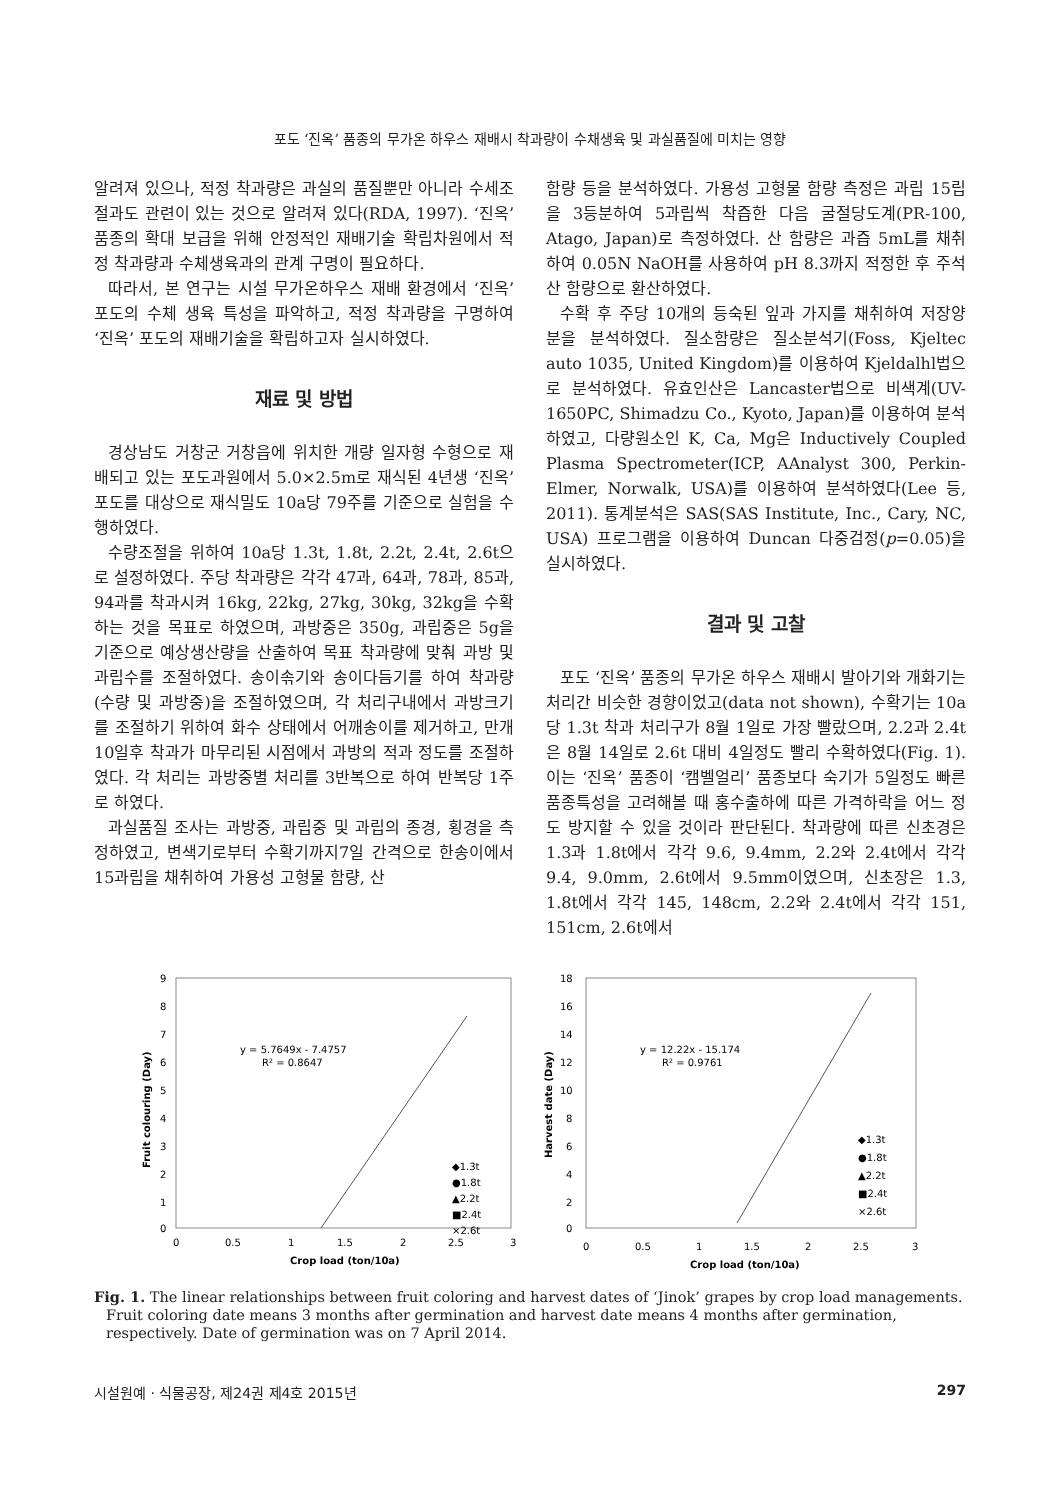포도 ‘진옥’ 품종의 무가온 하우스 재배시 착과량이 수채생육 및 과실품질에 미치는 영향
알려져 있으나, 적정 착과량은 과실의 품질뿐만 아니라 수세조절과도 관련이 있는 것으로 알려져 있다(RDA, 1997). ‘진옥’ 품종의 확대 보급을 위해 안정적인 재배기술 확립차원에서 적정 착과량과 수체생육과의 관계 구명이 필요하다.
따라서, 본 연구는 시설 무가온하우스 재배 환경에서 ‘진옥’ 포도의 수체 생육 특성을 파악하고, 적정 착과량을 구명하여 ‘진옥’ 포도의 재배기술을 확립하고자 실시하였다.
재료 및 방법
경상남도 거창군 거창읍에 위치한 개량 일자형 수형으로 재배되고 있는 포도과원에서 5.0×2.5m로 재식된 4년생 ‘진옥’ 포도를 대상으로 재식밀도 10a당 79주를 기준으로 실험을 수행하였다.
수량조절을 위하여 10a당 1.3t, 1.8t, 2.2t, 2.4t, 2.6t으로 설정하였다. 주당 착과량은 각각 47과, 64과, 78과, 85과, 94과를 착과시켜 16kg, 22kg, 27kg, 30kg, 32kg을 수확하는 것을 목표로 하였으며, 과방중은 350g, 과립중은 5g을 기준으로 예상생산량을 산출하여 목표 착과량에 맞춰 과방 및 과립수를 조절하였다. 송이솎기와 송이다듬기를 하여 착과량(수량 및 과방중)을 조절하였으며, 각 처리구내에서 과방크기를 조절하기 위하여 화수 상태에서 어깨송이를 제거하고, 만개 10일후 착과가 마무리된 시점에서 과방의 적과 정도를 조절하였다. 각 처리는 과방중별 처리를 3반복으로 하여 반복당 1주로 하였다.
과실품질 조사는 과방중, 과립중 및 과립의 종경, 횡경을 측정하였고, 변색기로부터 수확기까지7일 간격으로 한송이에서 15과립을 채취하여 가용성 고형물 함량, 산
함량 등을 분석하였다. 가용성 고형물 함량 측정은 과립 15립을 3등분하여 5과립씩 착즙한 다음 굴절당도계(PR-100, Atago, Japan)로 측정하였다. 산 함량은 과즙 5mL를 채취하여 0.05N NaOH를 사용하여 pH 8.3까지 적정한 후 주석산 함량으로 환산하였다.
수확 후 주당 10개의 등숙된 잎과 가지를 채취하여 저장양분을 분석하였다. 질소함량은 질소분석기(Foss, Kjeltec auto 1035, United Kingdom)를 이용하여 Kjeldalhl법으로 분석하였다. 유효인산은 Lancaster법으로 비색계(UV-1650PC, Shimadzu Co., Kyoto, Japan)를 이용하여 분석하였고, 다량원소인 K, Ca, Mg은 Inductively Coupled Plasma Spectrometer(ICP, AAnalyst 300, Perkin-Elmer, Norwalk, USA)를 이용하여 분석하였다(Lee 등, 2011). 통계분석은 SAS(SAS Institute, Inc., Cary, NC, USA) 프로그램을 이용하여 Duncan 다중검정(p=0.05)을 실시하였다.
결과 및 고찰
포도 ‘진옥’ 품종의 무가온 하우스 재배시 발아기와 개화기는 처리간 비슷한 경향이었고(data not shown), 수확기는 10a당 1.3t 착과 처리구가 8월 1일로 가장 빨랐으며, 2.2과 2.4t은 8월 14일로 2.6t 대비 4일정도 빨리 수확하였다(Fig. 1). 이는 ‘진옥’ 품종이 ‘캠벨얼리’ 품종보다 숙기가 5일정도 빠른 품종특성을 고려해볼 때 홍수출하에 따른 가격하락을 어느 정도 방지할 수 있을 것이라 판단된다. 착과량에 따른 신초경은 1.3과 1.8t에서 각각 9.6, 9.4mm, 2.2와 2.4t에서 각각 9.4, 9.0mm, 2.6t에서 9.5mm이였으며, 신초장은 1.3, 1.8t에서 각각 145, 148cm, 2.2와 2.4t에서 각각 151, 151cm, 2.6t에서
9
8
7
6
5
4
3
2
1
0
0
0.5
1
1.5
2
2.5
3
Crop load (ton/10a)
Fruit colouring (Day)
y = 5.7649x - 7.4757
R² = 0.8647
◆1.3t
●1.8t
▲2.2t
■2.4t
×2.6t
18
16
14
12
10
8
6
4
2
0
0
0.5
1
1.5
2
2.5
3
Crop load (ton/10a)
Harvest date (Day)
y = 12.22x - 15.174
R² = 0.9761
◆1.3t
●1.8t
▲2.2t
■2.4t
×2.6t
Fig. 1. The linear relationships between fruit coloring and harvest dates of ‘Jinok’ grapes by crop load managements. Fruit coloring date means 3 months after germination and harvest date means 4 months after germination, respectively. Date of germination was on 7 April 2014.
시설원예 · 식물공장, 제24권 제4호 2015년 297